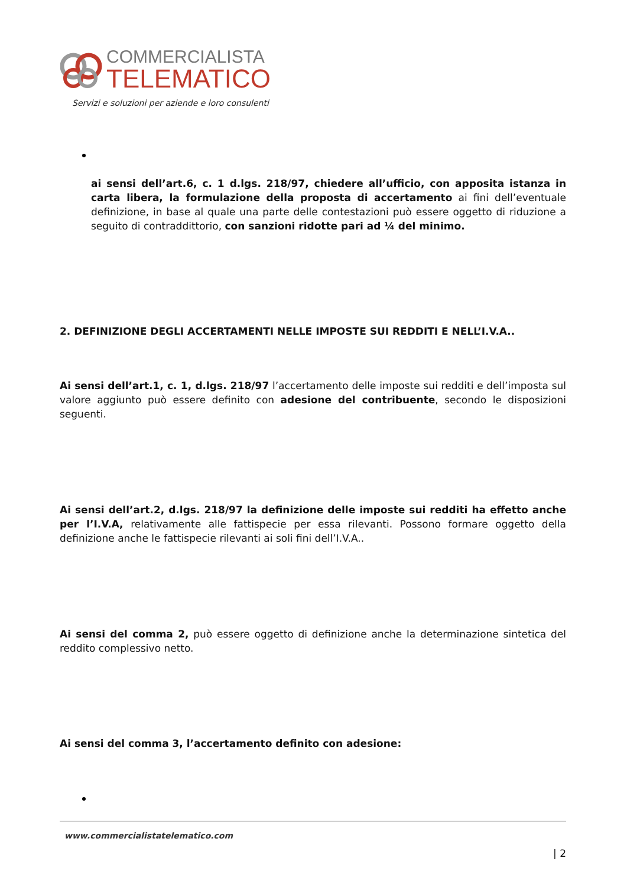COMMERCIALISTA
TELEMATICO
Servizi e soluzioni per aziende e loro consulenti
ai sensi dell’art.6, c. 1 d.lgs. 218/97, chiedere all’ufficio, con apposita istanza in carta libera, la formulazione della proposta di accertamento ai fini dell’eventuale definizione, in base al quale una parte delle contestazioni può essere oggetto di riduzione a seguito di contraddittorio, con sanzioni ridotte pari ad ¼ del minimo.
2. DEFINIZIONE DEGLI ACCERTAMENTI NELLE IMPOSTE SUI REDDITI E NELL’I.V.A..
Ai sensi dell’art.1, c. 1, d.lgs. 218/97 l’accertamento delle imposte sui redditi e dell’imposta sul valore aggiunto può essere definito con adesione del contribuente, secondo le disposizioni seguenti.
Ai sensi dell’art.2, d.lgs. 218/97 la definizione delle imposte sui redditi ha effetto anche per l’I.V.A, relativamente alle fattispecie per essa rilevanti. Possono formare oggetto della definizione anche le fattispecie rilevanti ai soli fini dell’I.V.A..
Ai sensi del comma 2, può essere oggetto di definizione anche la determinazione sintetica del reddito complessivo netto.
Ai sensi del comma 3, l’accertamento definito con adesione:
www.commercialistatelematico.com
| 2